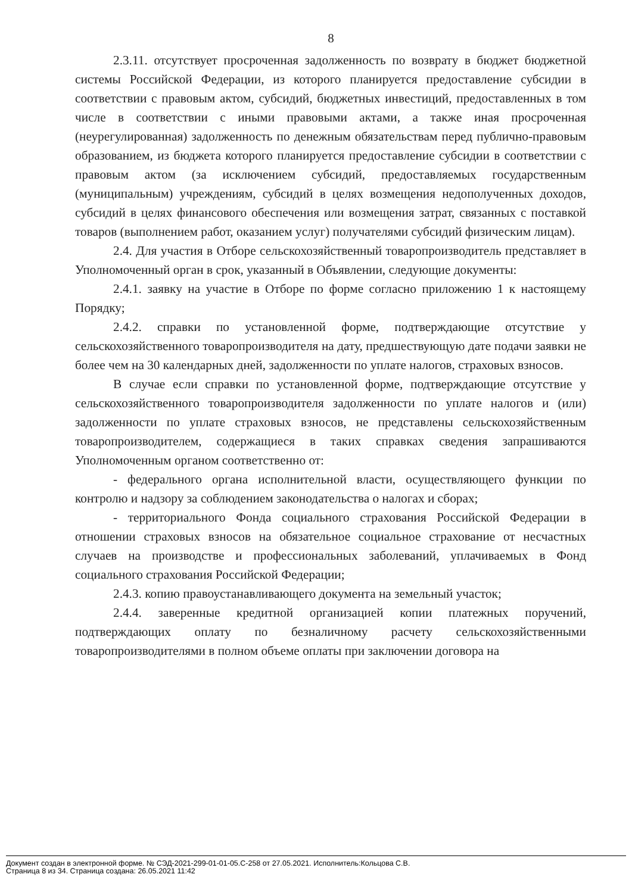8
2.3.11. отсутствует просроченная задолженность по возврату в бюджет бюджетной системы Российской Федерации, из которого планируется предоставление субсидии в соответствии с правовым актом, субсидий, бюджетных инвестиций, предоставленных в том числе в соответствии с иными правовыми актами, а также иная просроченная (неурегулированная) задолженность по денежным обязательствам перед публично-правовым образованием, из бюджета которого планируется предоставление субсидии в соответствии с правовым актом (за исключением субсидий, предоставляемых государственным (муниципальным) учреждениям, субсидий в целях возмещения недополученных доходов, субсидий в целях финансового обеспечения или возмещения затрат, связанных с поставкой товаров (выполнением работ, оказанием услуг) получателями субсидий физическим лицам).
2.4. Для участия в Отборе сельскохозяйственный товаропроизводитель представляет в Уполномоченный орган в срок, указанный в Объявлении, следующие документы:
2.4.1. заявку на участие в Отборе по форме согласно приложению 1 к настоящему Порядку;
2.4.2. справки по установленной форме, подтверждающие отсутствие у сельскохозяйственного товаропроизводителя на дату, предшествующую дате подачи заявки не более чем на 30 календарных дней, задолженности по уплате налогов, страховых взносов.
В случае если справки по установленной форме, подтверждающие отсутствие у сельскохозяйственного товаропроизводителя задолженности по уплате налогов и (или) задолженности по уплате страховых взносов, не представлены сельскохозяйственным товаропроизводителем, содержащиеся в таких справках сведения запрашиваются Уполномоченным органом соответственно от:
- федерального органа исполнительной власти, осуществляющего функции по контролю и надзору за соблюдением законодательства о налогах и сборах;
- территориального Фонда социального страхования Российской Федерации в отношении страховых взносов на обязательное социальное страхование от несчастных случаев на производстве и профессиональных заболеваний, уплачиваемых в Фонд социального страхования Российской Федерации;
2.4.3. копию правоустанавливающего документа на земельный участок;
2.4.4. заверенные кредитной организацией копии платежных поручений, подтверждающих оплату по безналичному расчету сельскохозяйственными товаропроизводителями в полном объеме оплаты при заключении договора на
Документ создан в электронной форме. № СЭД-2021-299-01-01-05.С-258 от 27.05.2021. Исполнитель:Кольцова С.В.
Страница 8 из 34. Страница создана: 26.05.2021 11:42